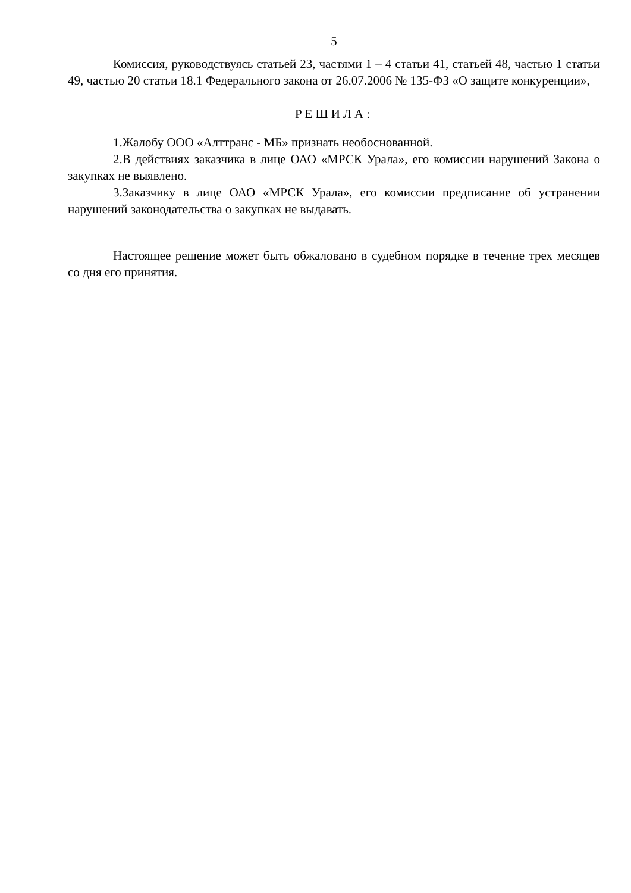5
Комиссия, руководствуясь статьей 23, частями 1 – 4 статьи 41, статьей 48, частью 1 статьи 49, частью 20 статьи 18.1 Федерального закона от 26.07.2006 № 135-ФЗ «О защите конкуренции»,
РЕШИЛА:
1.Жалобу ООО «Алттранс - МБ» признать необоснованной.
2.В действиях заказчика в лице ОАО «МРСК Урала», его комиссии нарушений Закона о закупках не выявлено.
3.Заказчику в лице ОАО «МРСК Урала», его комиссии предписание об устранении нарушений законодательства о закупках не выдавать.
Настоящее решение может быть обжаловано в судебном порядке в течение трех месяцев со дня его принятия.